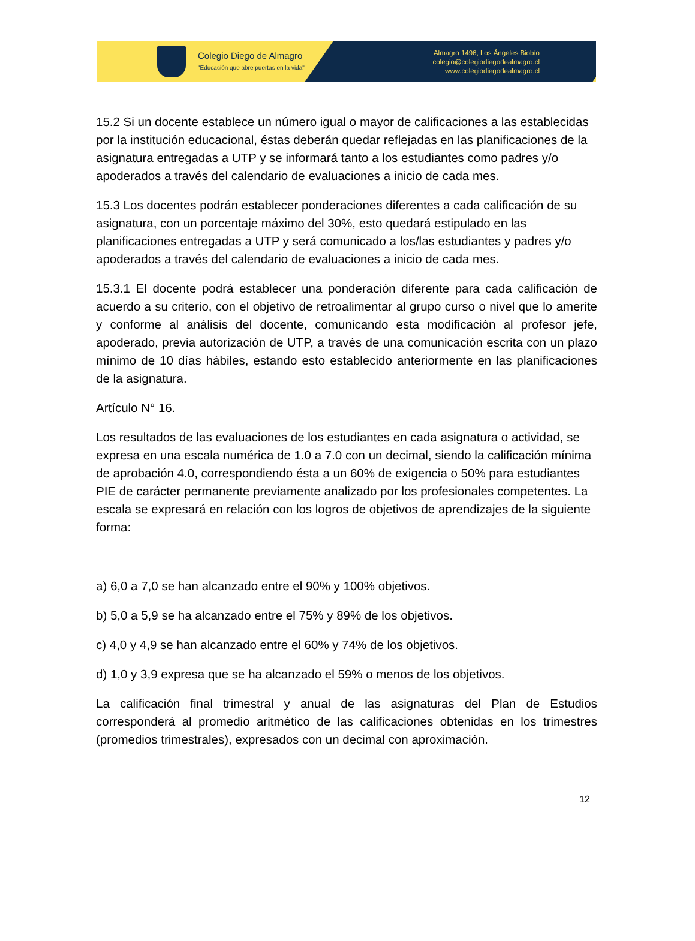Colegio Diego de Almagro
"Educación que abre puertas en la vida"
Almagro 1496, Los Ángeles Biobío
colegio@colegiodiegodealmagro.cl
www.colegiodiegodealmagro.cl
15.2 Si un docente establece un número igual o mayor de calificaciones a las establecidas por la institución educacional, éstas deberán quedar reflejadas en las planificaciones de la asignatura entregadas a UTP y se informará tanto a los estudiantes como padres y/o apoderados a través del calendario de evaluaciones a inicio de cada mes.
15.3 Los docentes podrán establecer ponderaciones diferentes a cada calificación de su asignatura, con un porcentaje máximo del 30%, esto quedará estipulado en las planificaciones entregadas a UTP y será comunicado a los/las estudiantes y padres y/o apoderados a través del calendario de evaluaciones a inicio de cada mes.
15.3.1 El docente podrá establecer una ponderación diferente para cada calificación de acuerdo a su criterio, con el objetivo de retroalimentar al grupo curso o nivel que lo amerite y conforme al análisis del docente, comunicando esta modificación al profesor jefe, apoderado, previa autorización de UTP, a través de una comunicación escrita con un plazo mínimo de 10 días hábiles, estando esto establecido anteriormente en las planificaciones de la asignatura.
Artículo N° 16.
Los resultados de las evaluaciones de los estudiantes en cada asignatura o actividad, se expresa en una escala numérica de 1.0 a 7.0 con un decimal, siendo la calificación mínima de aprobación 4.0, correspondiendo ésta a un 60% de exigencia o 50% para estudiantes PIE de carácter permanente previamente analizado por los profesionales competentes. La escala se expresará en relación con los logros de objetivos de aprendizajes de la siguiente forma:
a) 6,0 a 7,0 se han alcanzado entre el 90% y 100% objetivos.
b) 5,0 a 5,9 se ha alcanzado entre el 75% y 89% de los objetivos.
c) 4,0 y 4,9 se han alcanzado entre el 60% y 74% de los objetivos.
d) 1,0 y 3,9 expresa que se ha alcanzado el 59% o menos de los objetivos.
La calificación final trimestral y anual de las asignaturas del Plan de Estudios corresponderá al promedio aritmético de las calificaciones obtenidas en los trimestres (promedios trimestrales), expresados con un decimal con aproximación.
12